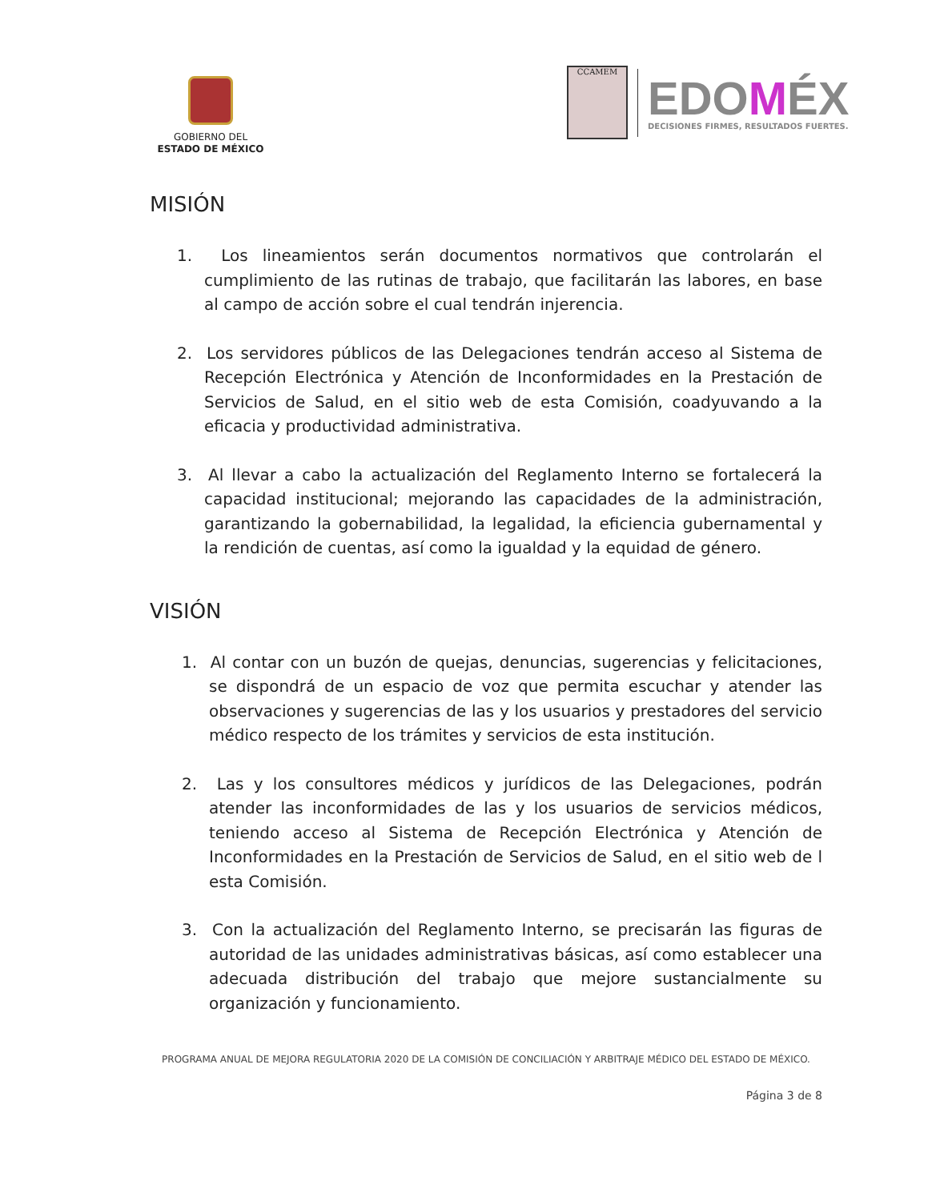GOBIERNO DEL
ESTADO DE MÉXICO
CCAMEM
EDOMÉX
DECISIONES FIRMES, RESULTADOS FUERTES.
MISIÓN
1. Los lineamientos serán documentos normativos que controlarán el cumplimiento de las rutinas de trabajo, que facilitarán las labores, en base al campo de acción sobre el cual tendrán injerencia.
2. Los servidores públicos de las Delegaciones tendrán acceso al Sistema de Recepción Electrónica y Atención de Inconformidades en la Prestación de Servicios de Salud, en el sitio web de esta Comisión, coadyuvando a la eficacia y productividad administrativa.
3. Al llevar a cabo la actualización del Reglamento Interno se fortalecerá la capacidad institucional; mejorando las capacidades de la administración, garantizando la gobernabilidad, la legalidad, la eficiencia gubernamental y la rendición de cuentas, así como la igualdad y la equidad de género.
VISIÓN
1. Al contar con un buzón de quejas, denuncias, sugerencias y felicitaciones, se dispondrá de un espacio de voz que permita escuchar y atender las observaciones y sugerencias de las y los usuarios y prestadores del servicio médico respecto de los trámites y servicios de esta institución.
2. Las y los consultores médicos y jurídicos de las Delegaciones, podrán atender las inconformidades de las y los usuarios de servicios médicos, teniendo acceso al Sistema de Recepción Electrónica y Atención de Inconformidades en la Prestación de Servicios de Salud, en el sitio web de l esta Comisión.
3. Con la actualización del Reglamento Interno, se precisarán las figuras de autoridad de las unidades administrativas básicas, así como establecer una adecuada distribución del trabajo que mejore sustancialmente su organización y funcionamiento.
PROGRAMA ANUAL DE MEJORA REGULATORIA 2020 DE LA COMISIÓN DE CONCILIACIÓN Y ARBITRAJE MÉDICO DEL ESTADO DE MÉXICO.
Página 3 de 8